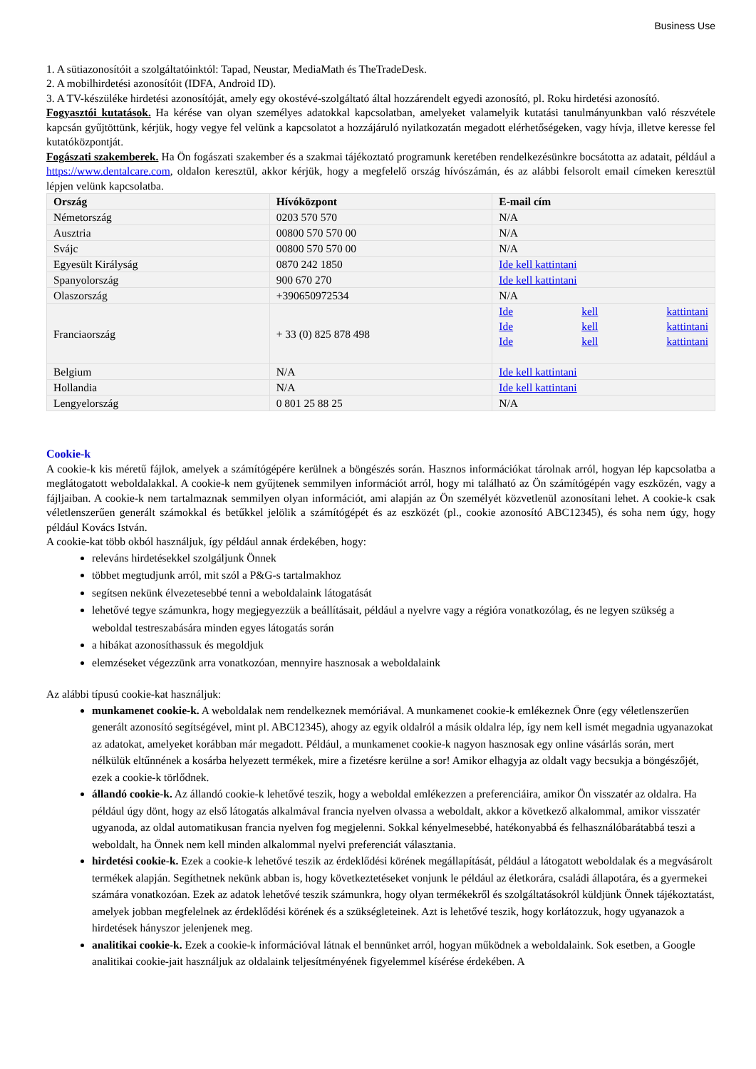Business Use
1. A sütiazonosítóit a szolgáltatóinktól: Tapad, Neustar, MediaMath és TheTradeDesk.
2. A mobilhirdetési azonosítóit (IDFA, Android ID).
3. A TV-készüléke hirdetési azonosítóját, amely egy okostévé-szolgáltató által hozzárendelt egyedi azonosító, pl. Roku hirdetési azonosító.
Fogyasztói kutatások. Ha kérése van olyan személyes adatokkal kapcsolatban, amelyeket valamelyik kutatási tanulmányunkban való részvétele kapcsán gyűjtöttünk, kérjük, hogy vegye fel velünk a kapcsolatot a hozzájáruló nyilatkozatán megadott elérhetőségeken, vagy hívja, illetve keresse fel kutatóközpontját.
Fogászati szakemberek. Ha Ön fogászati szakember és a szakmai tájékoztató programunk keretében rendelkezésünkre bocsátotta az adatait, például a https://www.dentalcare.com, oldalon keresztül, akkor kérjük, hogy a megfelelő ország hívószámán, és az alábbi felsorolt email címeken keresztül lépjen velünk kapcsolatba.
| Ország | Hívóközpont | E-mail cím |
| --- | --- | --- |
| Németország | 0203 570 570 | N/A |
| Ausztria | 00800 570 570 00 | N/A |
| Svájc | 00800 570 570 00 | N/A |
| Egyesült Királyság | 0870 242 1850 | Ide kell kattintani |
| Spanyolország | 900 670 270 | Ide kell kattintani |
| Olaszország | +390650972534 | N/A |
| Franciaország | + 33 (0) 825 878 498 | Ide kell kattintani Ide kell kattintani Ide kell kattintani |
| Belgium | N/A | Ide kell kattintani |
| Hollandia | N/A | Ide kell kattintani |
| Lengyelország | 0 801 25 88 25 | N/A |
Cookie-k
A cookie-k kis méretű fájlok, amelyek a számítógépére kerülnek a böngészés során. Hasznos információkat tárolnak arról, hogyan lép kapcsolatba a meglátogatott weboldalakkal. A cookie-k nem gyűjtenek semmilyen információt arról, hogy mi található az Ön számítógépén vagy eszközén, vagy a fájljaiban. A cookie-k nem tartalmaznak semmilyen olyan információt, ami alapján az Ön személyét közvetlenül azonosítani lehet. A cookie-k csak véletlenszerűen generált számokkal és betűkkel jelölik a számítógépét és az eszközét (pl., cookie azonosító ABC12345), és soha nem úgy, hogy például Kovács István.
A cookie-kat több okból használjuk, így például annak érdekében, hogy:
releváns hirdetésekkel szolgáljunk Önnek
többet megtudjunk arról, mit szól a P&G-s tartalmakhoz
segítsen nekünk élvezetesebbé tenni a weboldalaink látogatását
lehetővé tegye számunkra, hogy megjegyezzük a beállításait, például a nyelvre vagy a régióra vonatkozólag, és ne legyen szükség a weboldal testreszabására minden egyes látogatás során
a hibákat azonosíthassuk és megoldjuk
elemzéseket végezzünk arra vonatkozóan, mennyire hasznosak a weboldalaink
Az alábbi típusú cookie-kat használjuk:
munkamenet cookie-k. A weboldalak nem rendelkeznek memóriával. A munkamenet cookie-k emlékeznek Önre (egy véletlenszerűen generált azonosító segítségével, mint pl. ABC12345), ahogy az egyik oldalról a másik oldalra lép, így nem kell ismét megadnia ugyanazokat az adatokat, amelyeket korábban már megadott. Például, a munkamenet cookie-k nagyon hasznosak egy online vásárlás során, mert nélkülük eltűnnének a kosárba helyezett termékek, mire a fizetésre kerülne a sor! Amikor elhagyja az oldalt vagy becsukja a böngészőjét, ezek a cookie-k törlődnek.
állandó cookie-k. Az állandó cookie-k lehetővé teszik, hogy a weboldal emlékezzen a preferenciáira, amikor Ön visszatér az oldalra. Ha például úgy dönt, hogy az első látogatás alkalmával francia nyelven olvassa a weboldalt, akkor a következő alkalommal, amikor visszatér ugyanoda, az oldal automatikusan francia nyelven fog megjelenni. Sokkal kényelmesebbé, hatékonyabbá és felhasználóbarátabbá teszi a weboldalt, ha Önnek nem kell minden alkalommal nyelvi preferenciát választania.
hirdetési cookie-k. Ezek a cookie-k lehetővé teszik az érdeklődési körének megállapítását, például a látogatott weboldalak és a megvásárolt termékek alapján. Segíthetnek nekünk abban is, hogy következtetéseket vonjunk le például az életkorára, családi állapotára, és a gyermekei számára vonatkozóan. Ezek az adatok lehetővé teszik számunkra, hogy olyan termékekről és szolgáltatásokról küldjünk Önnek tájékoztatást, amelyek jobban megfelelnek az érdeklődési körének és a szükségleteinek. Azt is lehetővé teszik, hogy korlátozzuk, hogy ugyanazok a hirdetések hányszor jelenjenek meg.
analitikai cookie-k. Ezek a cookie-k információval látnak el bennünket arról, hogyan működnek a weboldalaink. Sok esetben, a Google analitikai cookie-jait használjuk az oldalaink teljesítményének figyelemmel kísérése érdekében. A